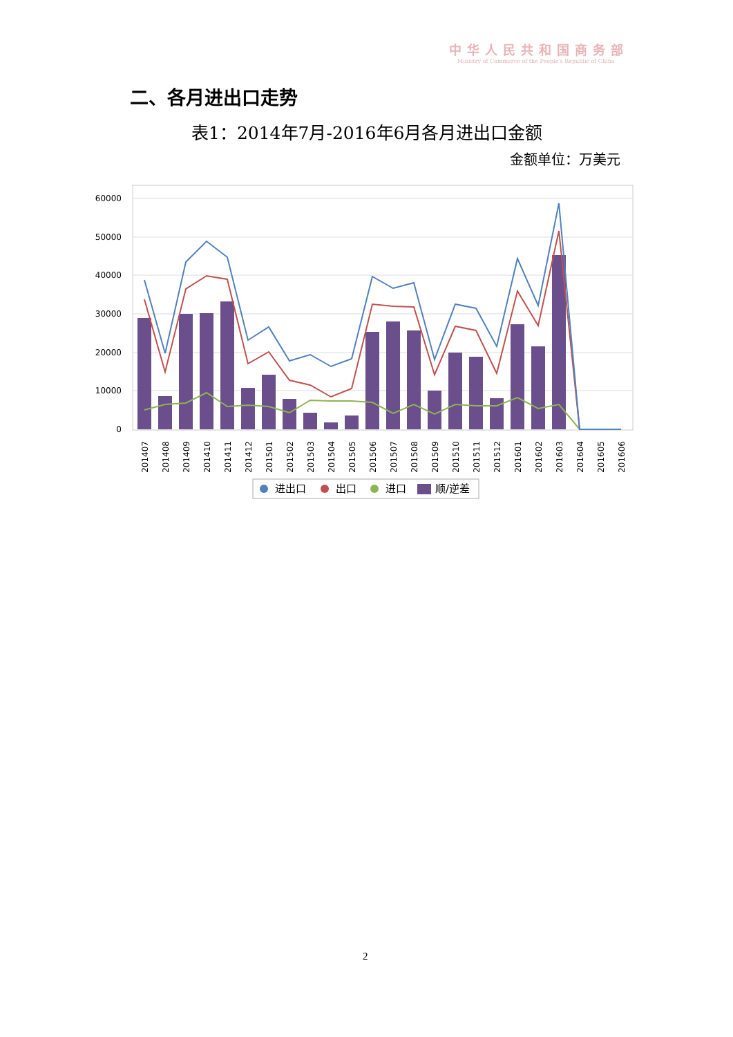中华人民共和国商务部
Ministry of Commerce of the People's Republic of China
二、各月进出口走势
表1：2014年7月-2016年6月各月进出口金额
金额单位：万美元
60000
50000
40000
30000
20000
10000
0
201407
201408
201409
201410
201411
201412
201501
201502
201503
201504
201505
201506
201507
201508
201509
201510
201511
201512
201601
201602
201603
201604
201605
201606
进出口
出口
进口
顺/逆差
2